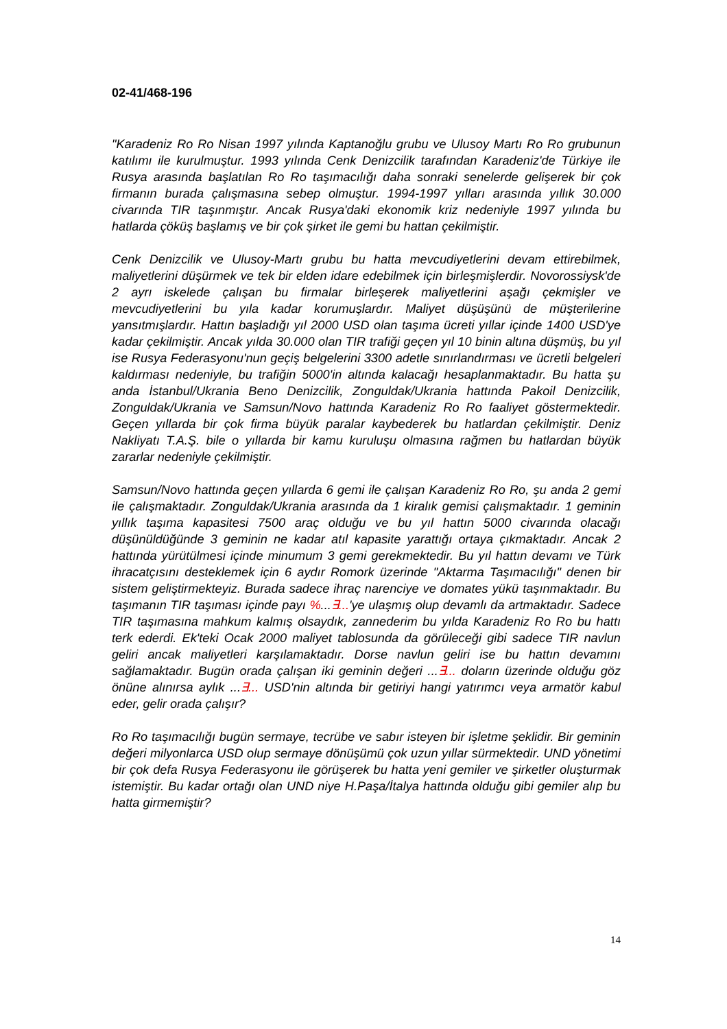02-41/468-196
"Karadeniz Ro Ro Nisan 1997 yılında Kaptanoğlu grubu ve Ulusoy Martı Ro Ro grubunun katılımı ile kurulmuştur. 1993 yılında Cenk Denizcilik tarafından Karadeniz'de Türkiye ile Rusya arasında başlatılan Ro Ro taşımacılığı daha sonraki senelerde gelişerek bir çok firmanın burada çalışmasına sebep olmuştur. 1994-1997 yılları arasında yıllık 30.000 civarında TIR taşınmıştır. Ancak Rusya'daki ekonomik kriz nedeniyle 1997 yılında bu hatlarda çöküş başlamış ve bir çok şirket ile gemi bu hattan çekilmiştir.
Cenk Denizcilik ve Ulusoy-Martı grubu bu hatta mevcudiyetlerini devam ettirebilmek, maliyetlerini düşürmek ve tek bir elden idare edebilmek için birleşmişlerdir. Novorossiysk'de 2 ayrı iskelede çalışan bu firmalar birleşerek maliyetlerini aşağı çekmişler ve mevcudiyetlerini bu yıla kadar korumuşlardır. Maliyet düşüşünü de müşterilerine yansıtmışlardır. Hattın başladığı yıl 2000 USD olan taşıma ücreti yıllar içinde 1400 USD'ye kadar çekilmiştir. Ancak yılda 30.000 olan TIR trafiği geçen yıl 10 binin altına düşmüş, bu yıl ise Rusya Federasyonu'nun geçiş belgelerini 3300 adetle sınırlandırması ve ücretli belgeleri kaldırması nedeniyle, bu trafiğin 5000'in altında kalacağı hesaplanmaktadır. Bu hatta şu anda İstanbul/Ukrania Beno Denizcilik, Zonguldak/Ukrania hattında Pakoil Denizcilik, Zonguldak/Ukrania ve Samsun/Novo hattında Karadeniz Ro Ro faaliyet göstermektedir. Geçen yıllarda bir çok firma büyük paralar kaybederek bu hatlardan çekilmiştir. Deniz Nakliyatı T.A.Ş. bile o yıllarda bir kamu kuruluşu olmasına rağmen bu hatlardan büyük zararlar nedeniyle çekilmiştir.
Samsun/Novo hattında geçen yıllarda 6 gemi ile çalışan Karadeniz Ro Ro, şu anda 2 gemi ile çalışmaktadır. Zonguldak/Ukrania arasında da 1 kiralık gemisi çalışmaktadır. 1 geminin yıllık taşıma kapasitesi 7500 araç olduğu ve bu yıl hattın 5000 civarında olacağı düşünüldüğünde 3 geminin ne kadar atıl kapasite yarattığı ortaya çıkmaktadır. Ancak 2 hattında yürütülmesi içinde minumum 3 gemi gerekmektedir. Bu yıl hattın devamı ve Türk ihracatçısını desteklemek için 6 aydır Romork üzerinde "Aktarma Taşımacılığı" denen bir sistem geliştirmekteyiz. Burada sadece ihraç narenciye ve domates yükü taşınmaktadır. Bu taşımanın TIR taşıması içinde payı %...∃...'ye ulaşmış olup devamlı da artmaktadır. Sadece TIR taşımasına mahkum kalmış olsaydık, zannederim bu yılda Karadeniz Ro Ro bu hattı terk ederdi. Ek'teki Ocak 2000 maliyet tablosunda da görüleceği gibi sadece TIR navlun geliri ancak maliyetleri karşılamaktadır. Dorse navlun geliri ise bu hattın devamını sağlamaktadır. Bugün orada çalışan iki geminin değeri ...∃... doların üzerinde olduğu göz önüne alınırsa aylık ...∃... USD'nin altında bir getiriyi hangi yatırımcı veya armatör kabul eder, gelir orada çalışır?
Ro Ro taşımacılığı bugün sermaye, tecrübe ve sabır isteyen bir işletme şeklidir. Bir geminin değeri milyonlarca USD olup sermaye dönüşümü çok uzun yıllar sürmektedir. UND yönetimi bir çok defa Rusya Federasyonu ile görüşerek bu hatta yeni gemiler ve şirketler oluşturmak istemiştir. Bu kadar ortağı olan UND niye H.Paşa/İtalya hattında olduğu gibi gemiler alıp bu hatta girmemiştir?
14